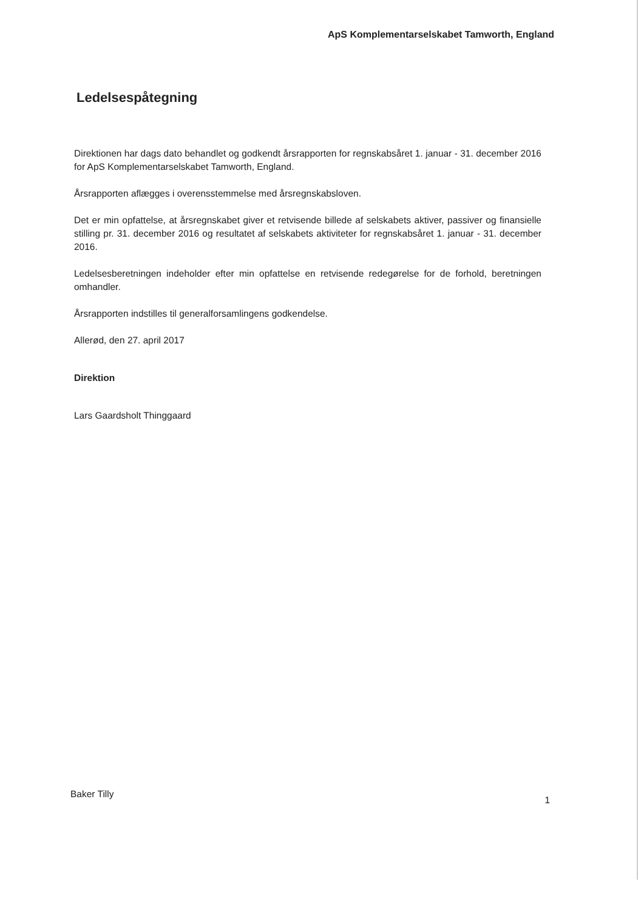ApS Komplementarselskabet Tamworth, England
Ledelsespåtegning
Direktionen har dags dato behandlet og godkendt årsrapporten for regnskabsåret 1. januar - 31. december 2016 for ApS Komplementarselskabet Tamworth, England.
Årsrapporten aflægges i overensstemmelse med årsregnskabsloven.
Det er min opfattelse, at årsregnskabet giver et retvisende billede af selskabets aktiver, passiver og finansielle stilling pr. 31. december 2016 og resultatet af selskabets aktiviteter for regnskabsåret 1. januar - 31. december 2016.
Ledelsesberetningen indeholder efter min opfattelse en retvisende redegørelse for de forhold, beretningen omhandler.
Årsrapporten indstilles til generalforsamlingens godkendelse.
Allerød, den 27. april 2017
Direktion
Lars Gaardsholt Thinggaard
Baker Tilly 1